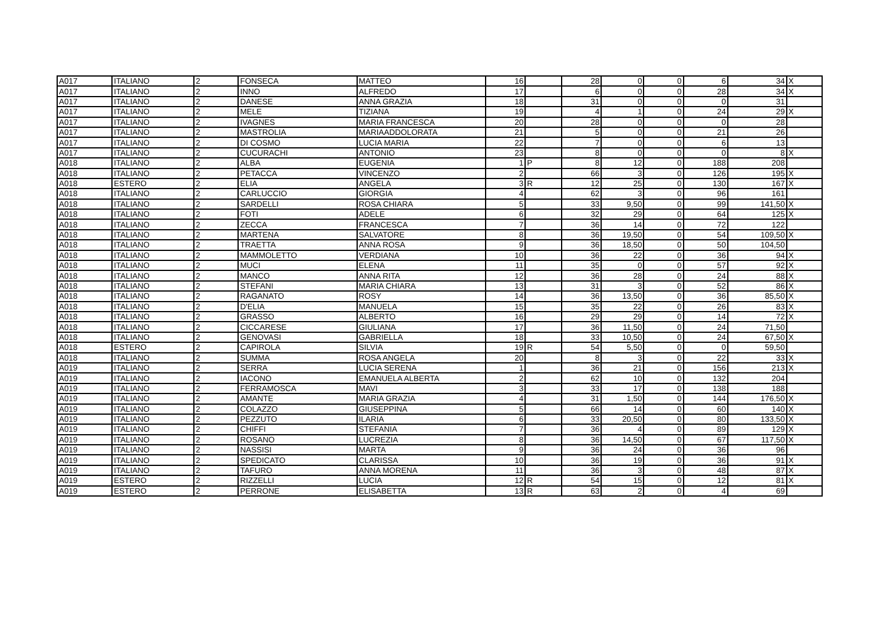| A017 | ITALIANO | 2 | FONSECA | MATTEO | 16 | | 28 | 0 | 0 | 6 | 34 | X |
| A017 | ITALIANO | 2 | INNO | ALFREDO | 17 | | 6 | 0 | 0 | 28 | 34 | X |
| A017 | ITALIANO | 2 | DANESE | ANNA GRAZIA | 18 | | 31 | 0 | 0 | 0 | 31 | |
| A017 | ITALIANO | 2 | MELE | TIZIANA | 19 | | 4 | 1 | 0 | 24 | 29 | X |
| A017 | ITALIANO | 2 | IVAGNES | MARIA FRANCESCA | 20 | | 28 | 0 | 0 | 0 | 28 | |
| A017 | ITALIANO | 2 | MASTROLIA | MARIAADDOLORATA | 21 | | 5 | 0 | 0 | 21 | 26 | |
| A017 | ITALIANO | 2 | DI COSMO | LUCIA MARIA | 22 | | 7 | 0 | 0 | 6 | 13 | |
| A017 | ITALIANO | 2 | CUCURACHI | ANTONIO | 23 | | 8 | 0 | 0 | 0 | 8 | X |
| A018 | ITALIANO | 2 | ALBA | EUGENIA | 1 | P | 8 | 12 | 0 | 188 | 208 | |
| A018 | ITALIANO | 2 | PETACCA | VINCENZO | 2 | | 66 | 3 | 0 | 126 | 195 | X |
| A018 | ESTERO | 2 | ELIA | ANGELA | 3 | R | 12 | 25 | 0 | 130 | 167 | X |
| A018 | ITALIANO | 2 | CARLUCCIO | GIORGIA | 4 | | 62 | 3 | 0 | 96 | 161 | |
| A018 | ITALIANO | 2 | SARDELLI | ROSA CHIARA | 5 | | 33 | 9,50 | 0 | 99 | 141,50 | X |
| A018 | ITALIANO | 2 | FOTI | ADELE | 6 | | 32 | 29 | 0 | 64 | 125 | X |
| A018 | ITALIANO | 2 | ZECCA | FRANCESCA | 7 | | 36 | 14 | 0 | 72 | 122 | |
| A018 | ITALIANO | 2 | MARTENA | SALVATORE | 8 | | 36 | 19,50 | 0 | 54 | 109,50 | X |
| A018 | ITALIANO | 2 | TRAETTA | ANNA ROSA | 9 | | 36 | 18,50 | 0 | 50 | 104,50 | |
| A018 | ITALIANO | 2 | MAMMOLETTO | VERDIANA | 10 | | 36 | 22 | 0 | 36 | 94 | X |
| A018 | ITALIANO | 2 | MUCI | ELENA | 11 | | 35 | 0 | 0 | 57 | 92 | X |
| A018 | ITALIANO | 2 | MANCO | ANNA RITA | 12 | | 36 | 28 | 0 | 24 | 88 | X |
| A018 | ITALIANO | 2 | STEFANI | MARIA CHIARA | 13 | | 31 | 3 | 0 | 52 | 86 | X |
| A018 | ITALIANO | 2 | RAGANATO | ROSY | 14 | | 36 | 13,50 | 0 | 36 | 85,50 | X |
| A018 | ITALIANO | 2 | D'ELIA | MANUELA | 15 | | 35 | 22 | 0 | 26 | 83 | X |
| A018 | ITALIANO | 2 | GRASSO | ALBERTO | 16 | | 29 | 29 | 0 | 14 | 72 | X |
| A018 | ITALIANO | 2 | CICCARESE | GIULIANA | 17 | | 36 | 11,50 | 0 | 24 | 71,50 | |
| A018 | ITALIANO | 2 | GENOVASI | GABRIELLA | 18 | | 33 | 10,50 | 0 | 24 | 67,50 | X |
| A018 | ESTERO | 2 | CAPIROLA | SILVIA | 19 | R | 54 | 5,50 | 0 | 0 | 59,50 | |
| A018 | ITALIANO | 2 | SUMMA | ROSA ANGELA | 20 | | 8 | 3 | 0 | 22 | 33 | X |
| A019 | ITALIANO | 2 | SERRA | LUCIA SERENA | 1 | | 36 | 21 | 0 | 156 | 213 | X |
| A019 | ITALIANO | 2 | IACONO | EMANUELA ALBERTA | 2 | | 62 | 10 | 0 | 132 | 204 | |
| A019 | ITALIANO | 2 | FERRAMOSCA | MAVI | 3 | | 33 | 17 | 0 | 138 | 188 | |
| A019 | ITALIANO | 2 | AMANTE | MARIA GRAZIA | 4 | | 31 | 1,50 | 0 | 144 | 176,50 | X |
| A019 | ITALIANO | 2 | COLAZZO | GIUSEPPINA | 5 | | 66 | 14 | 0 | 60 | 140 | X |
| A019 | ITALIANO | 2 | PEZZUTO | ILARIA | 6 | | 33 | 20,50 | 0 | 80 | 133,50 | X |
| A019 | ITALIANO | 2 | CHIFFI | STEFANIA | 7 | | 36 | 4 | 0 | 89 | 129 | X |
| A019 | ITALIANO | 2 | ROSANO | LUCREZIA | 8 | | 36 | 14,50 | 0 | 67 | 117,50 | X |
| A019 | ITALIANO | 2 | NASSISI | MARTA | 9 | | 36 | 24 | 0 | 36 | 96 | |
| A019 | ITALIANO | 2 | SPEDICATO | CLARISSA | 10 | | 36 | 19 | 0 | 36 | 91 | X |
| A019 | ITALIANO | 2 | TAFURO | ANNA MORENA | 11 | | 36 | 3 | 0 | 48 | 87 | X |
| A019 | ESTERO | 2 | RIZZELLI | LUCIA | 12 | R | 54 | 15 | 0 | 12 | 81 | X |
| A019 | ESTERO | 2 | PERRONE | ELISABETTA | 13 | R | 63 | 2 | 0 | 4 | 69 | |